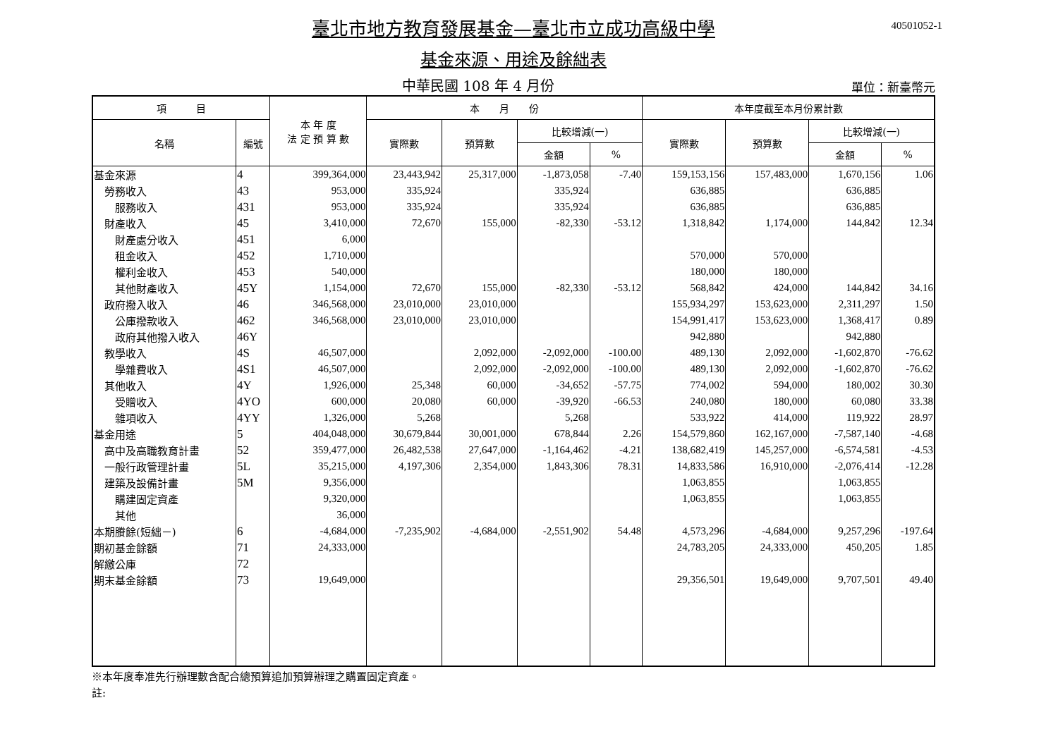40501052-1
臺北市地方教育發展基金—臺北市立成功高級中學
基金來源、用途及餘絀表
中華民國 108 年 4 月份 單位：新臺幣元
| 項 目 | | 本 年 度 法 定 預 算 數 | 本 月 份 | | | | 本年度截至本月份累計數 | | | |
| --- | --- | --- | --- | --- | --- | --- | --- | --- | --- | --- |
| 名稱 | 編號 | | 實際數 | 預算數 | 比較增減(一) | | 實際數 | 預算數 | 比較增減(一) | |
| | | | | | 金額 | % | | | 金額 | % |
| 基金來源 | 4 | 399,364,000 | 23,443,942 | 25,317,000 | -1,873,058 | -7.40 | 159,153,156 | 157,483,000 | 1,670,156 | 1.06 |
| 勞務收入 | 43 | 953,000 | 335,924 | | 335,924 | | 636,885 | | 636,885 | |
| 服務收入 | 431 | 953,000 | 335,924 | | 335,924 | | 636,885 | | 636,885 | |
| 財產收入 | 45 | 3,410,000 | 72,670 | 155,000 | -82,330 | -53.12 | 1,318,842 | 1,174,000 | 144,842 | 12.34 |
| 財產處分收入 | 451 | 6,000 | | | | | | | | |
| 租金收入 | 452 | 1,710,000 | | | | | 570,000 | 570,000 | | |
| 權利金收入 | 453 | 540,000 | | | | | 180,000 | 180,000 | | |
| 其他財產收入 | 45Y | 1,154,000 | 72,670 | 155,000 | -82,330 | -53.12 | 568,842 | 424,000 | 144,842 | 34.16 |
| 政府撥入收入 | 46 | 346,568,000 | 23,010,000 | 23,010,000 | | | 155,934,297 | 153,623,000 | 2,311,297 | 1.50 |
| 公庫撥款收入 | 462 | 346,568,000 | 23,010,000 | 23,010,000 | | | 154,991,417 | 153,623,000 | 1,368,417 | 0.89 |
| 政府其他撥入收入 | 46Y | | | | | | 942,880 | | 942,880 | |
| 教學收入 | 4S | 46,507,000 | | 2,092,000 | -2,092,000 | -100.00 | 489,130 | 2,092,000 | -1,602,870 | -76.62 |
| 學雜費收入 | 4S1 | 46,507,000 | | 2,092,000 | -2,092,000 | -100.00 | 489,130 | 2,092,000 | -1,602,870 | -76.62 |
| 其他收入 | 4Y | 1,926,000 | 25,348 | 60,000 | -34,652 | -57.75 | 774,002 | 594,000 | 180,002 | 30.30 |
| 受贈收入 | 4YO | 600,000 | 20,080 | 60,000 | -39,920 | -66.53 | 240,080 | 180,000 | 60,080 | 33.38 |
| 雜項收入 | 4YY | 1,326,000 | 5,268 | | 5,268 | | 533,922 | 414,000 | 119,922 | 28.97 |
| 基金用途 | 5 | 404,048,000 | 30,679,844 | 30,001,000 | 678,844 | 2.26 | 154,579,860 | 162,167,000 | -7,587,140 | -4.68 |
| 高中及高職教育計畫 | 52 | 359,477,000 | 26,482,538 | 27,647,000 | -1,164,462 | -4.21 | 138,682,419 | 145,257,000 | -6,574,581 | -4.53 |
| 一般行政管理計畫 | 5L | 35,215,000 | 4,197,306 | 2,354,000 | 1,843,306 | 78.31 | 14,833,586 | 16,910,000 | -2,076,414 | -12.28 |
| 建築及設備計畫 | 5M | 9,356,000 | | | | | 1,063,855 | | 1,063,855 | |
| 購建固定資產 | | 9,320,000 | | | | | 1,063,855 | | 1,063,855 | |
| 其他 | | 36,000 | | | | | | | | |
| 本期賸餘(短絀－) | 6 | -4,684,000 | -7,235,902 | -4,684,000 | -2,551,902 | 54.48 | 4,573,296 | -4,684,000 | 9,257,296 | -197.64 |
| 期初基金餘額 | 71 | 24,333,000 | | | | | 24,783,205 | 24,333,000 | 450,205 | 1.85 |
| 解繳公庫 | 72 | | | | | | | | | |
| 期末基金餘額 | 73 | 19,649,000 | | | | | 29,356,501 | 19,649,000 | 9,707,501 | 49.40 |
※本年度奉准先行辦理數含配合總預算追加預算辦理之購置固定資產。
註: